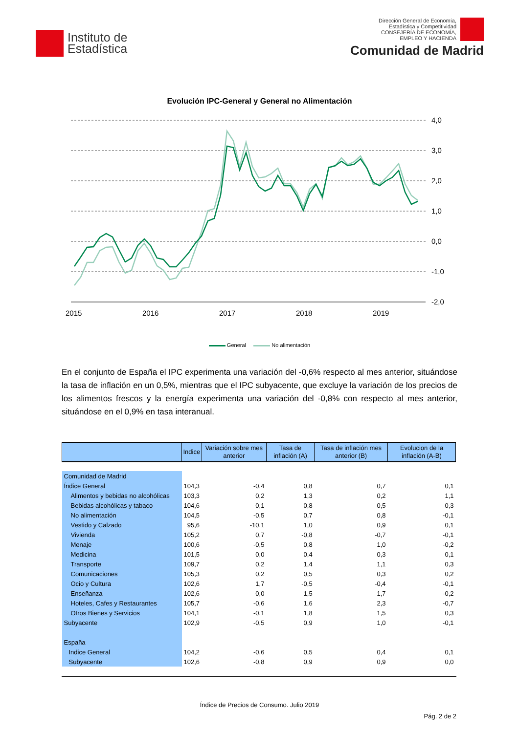Instituto de
Estadística
Dirección General de Economía,
Estadística y Competitividad
CONSEJERÍA DE ECONOMÍA,
EMPLEO Y HACIENDA
Comunidad de Madrid
Evolución IPC-General y General no Alimentación
4,0
3,0
2,0
1,0
0,0
-1,0
-2,0
2015
2016
2017
2018
2019
General No alimentación
En el conjunto de España el IPC experimenta una variación del -0,6% respecto al mes anterior, situándose la tasa de inflación en un 0,5%, mientras que el IPC subyacente, que excluye la variación de los precios de los alimentos frescos y la energía experimenta una variación del -0,8% con respecto al mes anterior, situándose en el 0,9% en tasa interanual.
| | Indice | Variación sobre mes anterior | Tasa de inflación (A) | Tasa de inflación mes anterior (B) | Evolucion de la inflación (A-B) |
| --- | --- | --- | --- | --- | --- |
| Comunidad de Madrid | | | | | |
| Índice General | 104,3 | -0,4 | 0,8 | 0,7 | 0,1 |
| Alimentos y bebidas no alcohólicas | 103,3 | 0,2 | 1,3 | 0,2 | 1,1 |
| Bebidas alcohólicas y tabaco | 104,6 | 0,1 | 0,8 | 0,5 | 0,3 |
| No alimentación | 104,5 | -0,5 | 0,7 | 0,8 | -0,1 |
| Vestido y Calzado | 95,6 | -10,1 | 1,0 | 0,9 | 0,1 |
| Vivienda | 105,2 | 0,7 | -0,8 | -0,7 | -0,1 |
| Menaje | 100,6 | -0,5 | 0,8 | 1,0 | -0,2 |
| Medicina | 101,5 | 0,0 | 0,4 | 0,3 | 0,1 |
| Transporte | 109,7 | 0,2 | 1,4 | 1,1 | 0,3 |
| Comunicaciones | 105,3 | 0,2 | 0,5 | 0,3 | 0,2 |
| Ocio y Cultura | 102,6 | 1,7 | -0,5 | -0,4 | -0,1 |
| Enseñanza | 102,6 | 0,0 | 1,5 | 1,7 | -0,2 |
| Hoteles, Cafes y Restaurantes | 105,7 | -0,6 | 1,6 | 2,3 | -0,7 |
| Otros Bienes y Servicios | 104,1 | -0,1 | 1,8 | 1,5 | 0,3 |
| Subyacente | 102,9 | -0,5 | 0,9 | 1,0 | -0,1 |
| España | | | | | |
| Indice General | 104,2 | -0,6 | 0,5 | 0,4 | 0,1 |
| Subyacente | 102,6 | -0,8 | 0,9 | 0,9 | 0,0 |
Índice de Precios de Consumo. Julio 2019
Pág. 2 de 2